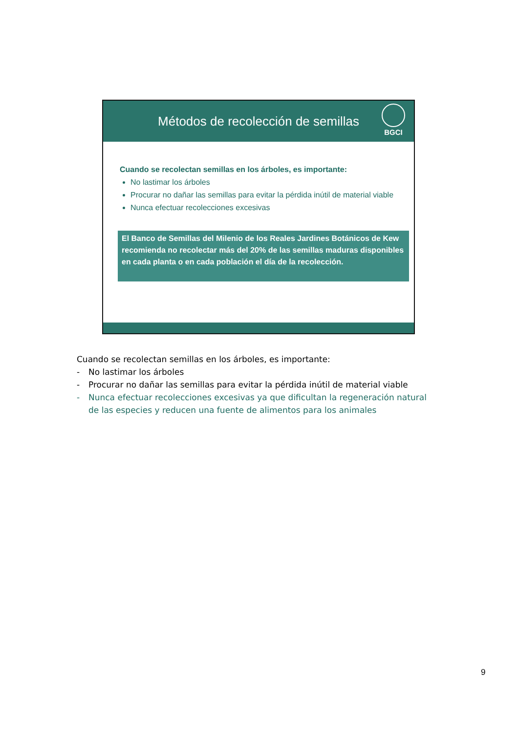Métodos de recolección de semillas
BGCI
Cuando se recolectan semillas en los árboles, es importante:
No lastimar los árboles
Procurar no dañar las semillas para evitar la pérdida inútil de material viable
Nunca efectuar recolecciones excesivas
El Banco de Semillas del Milenio de los Reales Jardines Botánicos de Kew recomienda no recolectar más del 20% de las semillas maduras disponibles en cada planta o en cada población el día de la recolección.
Cuando se recolectan semillas en los árboles, es importante:
- No lastimar los árboles
- Procurar no dañar las semillas para evitar la pérdida inútil de material viable
- Nunca efectuar recolecciones excesivas ya que dificultan la regeneración natural de las especies y reducen una fuente de alimentos para los animales
9